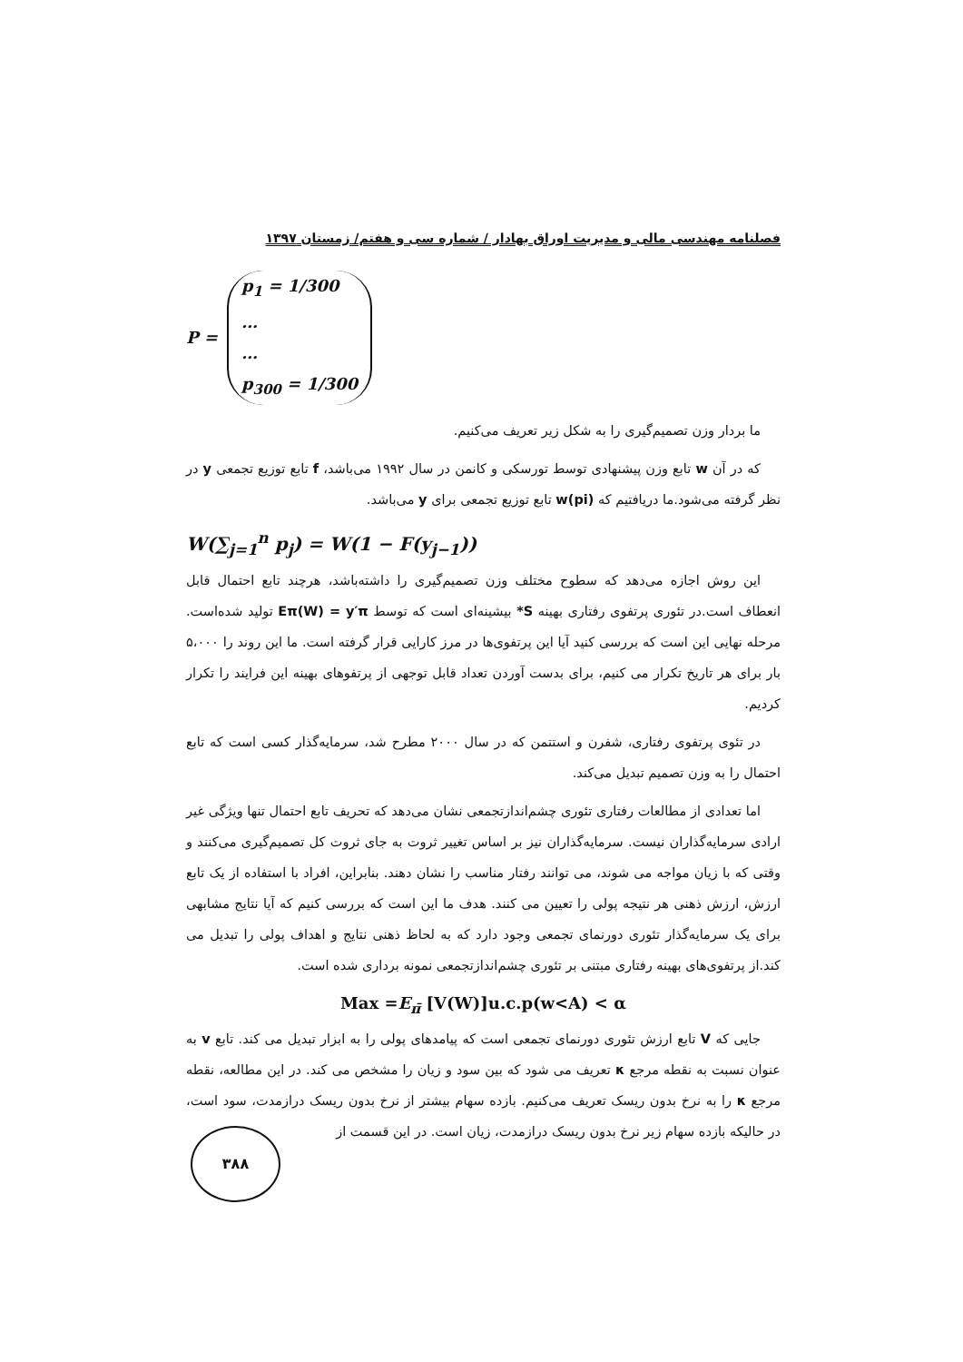فصلنامه مهندسی مالی و مدیریت اوراق بهادار / شماره سی و هفتم/ زمستان ۱۳۹۷
P =
p<sub>1</sub> = 1/300
…
…
p<sub>300</sub> = 1/300
ما بردار وزن تصمیم‌گیری را به شکل زیر تعریف می‌کنیم.
که در آن w تابع وزن پیشنهادی توسط تورسکی و کانمن در سال ۱۹۹۲ می‌باشد، f تابع توزیع تجمعی y در نظر گرفته می‌شود.ما دریافتیم که w(pi) تابع توزیع تجمعی برای y می‌باشد.
W(∑<sub>j=1</sub><sup>n</sup> p<sub>j</sub>) = W(1 − F(y<sub>j−1</sub>))
این روش اجازه می‌دهد که سطوح مختلف وزن تصمیم‌گیری را داشته‌باشد، هرچند تابع احتمال قابل انعطاف است.در تئوری پرتفوی رفتاری بهینه S* بیشینه‌ای است که توسط Eπ(W) = y′π تولید شده‌است. مرحله نهایی این است که بررسی کنید آیا این پرتفوی‌ها در مرز کارایی قرار گرفته است. ما این روند را ۵،۰۰۰ بار برای هر تاریخ تکرار می کنیم، برای بدست آوردن تعداد قابل توجهی از پرتفوهای بهینه این فرایند را تکرار کردیم.
در تئوی پرتفوی رفتاری، شفرن و استتمن که در سال ۲۰۰۰ مطرح شد، سرمایه‌گذار کسی است که تابع احتمال را به وزن تصمیم تبدیل می‌کند.
اما تعدادی از مطالعات رفتاری تئوری چشم‌اندازتجمعی نشان می‌دهد که تحریف تابع احتمال تنها ویژگی غیر ارادی سرمایه‌گذاران نیست. سرمایه‌گذاران نیز بر اساس تغییر ثروت به جای ثروت کل تصمیم‌گیری می‌کنند و وقتی که با زیان مواجه می شوند، می توانند رفتار مناسب را نشان دهند. بنابراین، افراد با استفاده از یک تابع ارزش، ارزش ذهنی هر نتیجه پولی را تعیین می کنند. هدف ما این است که بررسی کنیم که آیا نتایج مشابهی برای یک سرمایه‌گذار تئوری دورنمای تجمعی وجود دارد که به لحاظ ذهنی نتایج و اهداف پولی را تبدیل می کند.از پرتفوی‌های بهینه رفتاری مبتنی بر تئوری چشم‌اندازتجمعی نمونه برداری شده است.
Max =E<sub>π̄</sub> [V(W)]u.c.p(w<A) < α
جایی که V تابع ارزش تئوری دورنمای تجمعی است که پیامدهای پولی را به ابزار تبدیل می کند. تابع v به عنوان نسبت به نقطه مرجع κ تعریف می شود که بین سود و زیان را مشخص می کند. در این مطالعه، نقطه مرجع κ را به نرخ بدون ریسک تعریف می‌کنیم. بازده سهام بیشتر از نرخ بدون ریسک درازمدت، سود است، در حالیکه بازده سهام زیر نرخ بدون ریسک درازمدت، زیان است. در این قسمت از
۳۸۸